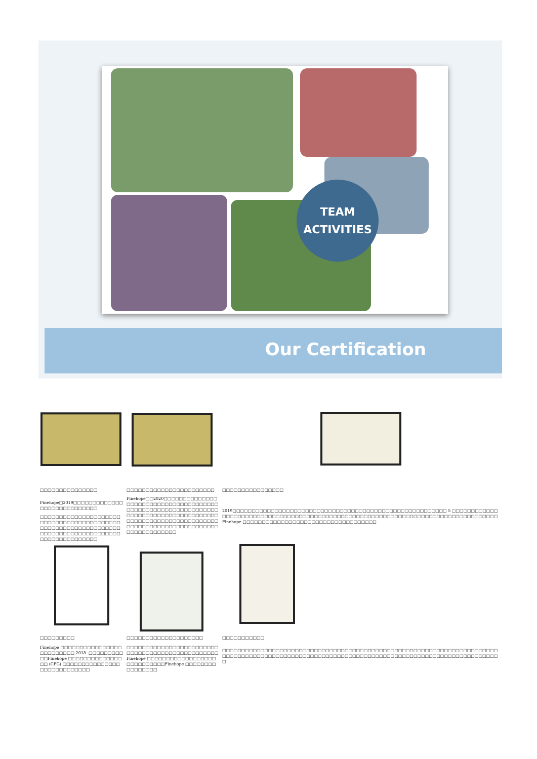TEAM
ACTIVITIES
Our Certification
□□□□□□□□□□□□□□□
Finehope□2019□□□□□□□□□□□□□□□□□□□□□□□□□□□□
□□□□□□□□□□□□□□□□□□□□□□□□□□□□□□□□□□□□□□□□□□□□□□□□□□□□□□□□□□□□□□□□□□□□□□□□□□□□□□□□□□□□□□□□□□□□□□□□□□□
□□□□□□□□□□□□□□□□□□□□□□□
Finehope□□2020□□□□□□□□□□□□□□□□□□□□□□□□□□□□□□□□□□□□□□□□□□□□□□□□□□□□□□□□□□□□□□□□□□□□□□□□□□□□□□□□□□□□□□□□□□□□□□□□□□□□□□□□□□□□□□□□□□□□□□□□□□□□□□□□□□□□□□□□□□□□□□□□□□□
□□□□□□□□□□□□□□□□
2019□□□□□□□□□□□□□□□□□□□□□□□□□□□□□□□□□□□□□□□□□□□□□□□□□□□□□□□□ 5 □□□□□□□□□□□□□□□□□□□□□□□□□□□□□□□□□□□□□□□□□□□□□□□□□□□□□□□□□□□□□□□□□□□□□□□□□□□□□□□□□□□□Finehope □□□□□□□□□□□□□□□□□□□□□□□□□□□□□□□□□□□
□□□□□□□□□
Finehope □□□□□□□□□□□□□□□□□□□□□□□□□ 2018. □□□□□□□□□□□Finehope □□□□□□□□□□□□□□□□ (CFG) □□□□□□□□□□□□□□□□□□□□□□□□□□□□
□□□□□□□□□□□□□□□□□□□□
□□□□□□□□□□□□□□□□□□□□□□□□□□□□□□□□□□□□□□□□□□□□□□□□Finehope □□□□□□□□□□□□□□□□□□□□□□□□□□□□Finehope □□□□□□□□□□□□□□□□
□□□□□□□□□□□
□□□□□□□□□□□□□□□□□□□□□□□□□□□□□□□□□□□□□□□□□□□□□□□□□□□□□□□□□□□□□□□□□□□□□□□□□□□□□□□□□□□□□□□□□□□□□□□□□□□□□□□□□□□□□□□□□□□□□□□□□□□□□□□□□□□□□□□□□□□□□□□□□